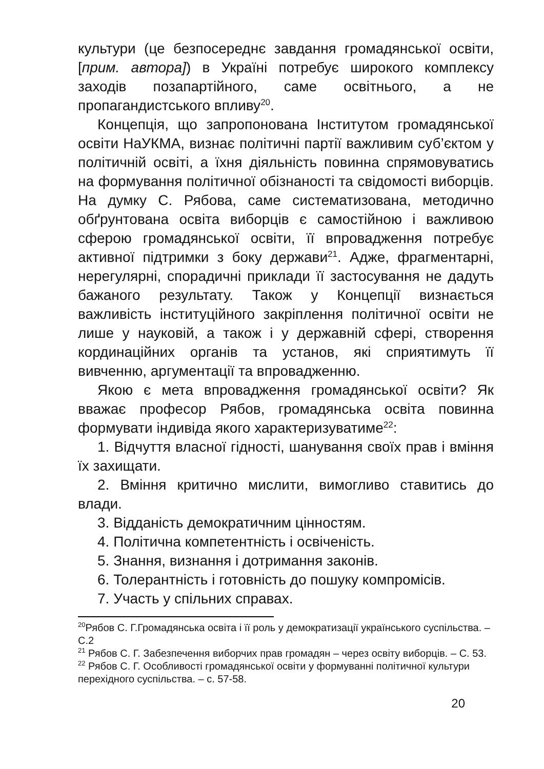культури (це безпосереднє завдання громадянської освіти, [прим. автора]) в Україні потребує широкого комплексу заходів позапартійного, саме освітнього, а не пропагандистського впливу<sup>20</sup>.
Концепція, що запропонована Інститутом громадянської освіти НаУКМА, визнає політичні партії важливим суб’єктом у політичній освіті, а їхня діяльність повинна спрямовуватись на формування політичної обізнаності та свідомості виборців. На думку С. Рябова, саме систематизована, методично обґрунтована освіта виборців є самостійною і важливою сферою громадянської освіти, її впровадження потребує активної підтримки з боку держави<sup>21</sup>. Адже, фрагментарні, нерегулярні, спорадичні приклади її застосування не дадуть бажаного результату. Також у Концепції визнається важливість інституційного закріплення політичної освіти не лише у науковій, а також і у державній сфері, створення кординаційних органів та установ, які сприятимуть її вивченню, аргументації та впровадженню.
Якою є мета впровадження громадянської освіти? Як вважає професор Рябов, громадянська освіта повинна формувати індивіда якого характеризуватиме<sup>22</sup>:
1. Відчуття власної гідності, шанування своїх прав і вміння їх захищати.
2. Вміння критично мислити, вимогливо ставитись до влади.
3. Відданість демократичним цінностям.
4. Політична компетентність і освіченість.
5. Знання, визнання і дотримання законів.
6. Толерантність і готовність до пошуку компромісів.
7. Участь у спільних справах.
<sup>20</sup> Рябов С. Г.Громадянська освіта і її роль у демократизації українського суспільства. – С.2
<sup>21</sup> Рябов С. Г. Забезпечення виборчих прав громадян – через освіту виборців. – С. 53.
<sup>22</sup> Рябов С. Г. Особливості громадянської освіти у формуванні політичної культури перехідного суспільства. – с. 57-58.
20